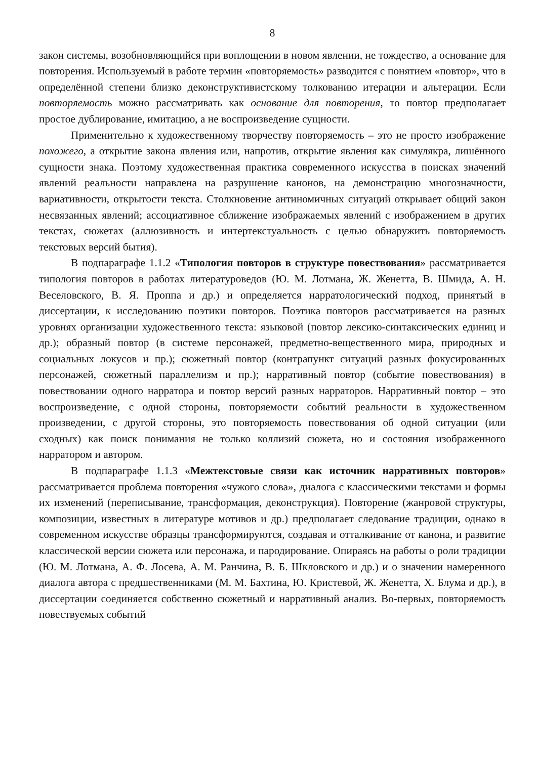8
закон системы, возобновляющийся при воплощении в новом явлении, не тождество, а основание для повторения. Используемый в работе термин «повторяемость» разводится с понятием «повтор», что в определённой степени близко деконструктивистскому толкованию итерации и альтерации. Если повторяемость можно рассматривать как основание для повторения, то повтор предполагает простое дублирование, имитацию, а не воспроизведение сущности.
Применительно к художественному творчеству повторяемость – это не просто изображение похожего, а открытие закона явления или, напротив, открытие явления как симулякра, лишённого сущности знака. Поэтому художественная практика современного искусства в поисках значений явлений реальности направлена на разрушение канонов, на демонстрацию многозначности, вариативности, открытости текста. Столкновение антиномичных ситуаций открывает общий закон несвязанных явлений; ассоциативное сближение изображаемых явлений с изображением в других текстах, сюжетах (аллюзивность и интертекстуальность с целью обнаружить повторяемость текстовых версий бытия).
В подпараграфе 1.1.2 «Типология повторов в структуре повествования» рассматривается типология повторов в работах литературоведов (Ю. М. Лотмана, Ж. Женетта, В. Шмида, А. Н. Веселовского, В. Я. Проппа и др.) и определяется нарратологический подход, принятый в диссертации, к исследованию поэтики повторов. Поэтика повторов рассматривается на разных уровнях организации художественного текста: языковой (повтор лексико-синтаксических единиц и др.); образный повтор (в системе персонажей, предметно-вещественного мира, природных и социальных локусов и пр.); сюжетный повтор (контрапункт ситуаций разных фокусированных персонажей, сюжетный параллелизм и пр.); нарративный повтор (событие повествования) в повествовании одного нарратора и повтор версий разных нарраторов. Нарративный повтор – это воспроизведение, с одной стороны, повторяемости событий реальности в художественном произведении, с другой стороны, это повторяемость повествования об одной ситуации (или сходных) как поиск понимания не только коллизий сюжета, но и состояния изображенного нарратором и автором.
В подпараграфе 1.1.3 «Межтекстовые связи как источник нарративных повторов» рассматривается проблема повторения «чужого слова», диалога с классическими текстами и формы их изменений (переписывание, трансформация, деконструкция). Повторение (жанровой структуры, композиции, известных в литературе мотивов и др.) предполагает следование традиции, однако в современном искусстве образцы трансформируются, создавая и отталкивание от канона, и развитие классической версии сюжета или персонажа, и пародирование. Опираясь на работы о роли традиции (Ю. М. Лотмана, А. Ф. Лосева, А. М. Ранчина, В. Б. Шкловского и др.) и о значении намеренного диалога автора с предшественниками (М. М. Бахтина, Ю. Кристевой, Ж. Женетта, Х. Блума и др.), в диссертации соединяется собственно сюжетный и нарративный анализ. Во-первых, повторяемость повествуемых событий